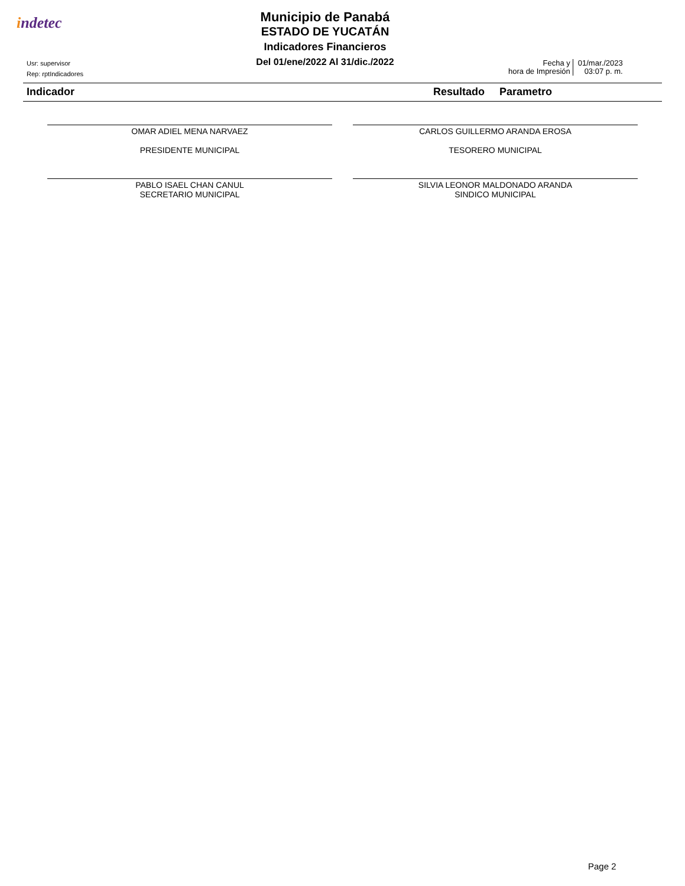indetec
Municipio de Panabá
ESTADO DE YUCATÁN
Indicadores Financieros
Del 01/ene/2022 Al 31/dic./2022
Usr: supervisor
Rep: rptIndicadores
Fecha y
hora de Impresión
01/mar./2023
03:07 p. m.
Indicador Resultado Parametro
OMAR ADIEL MENA NARVAEZ
PRESIDENTE MUNICIPAL
CARLOS GUILLERMO ARANDA EROSA
TESORERO MUNICIPAL
PABLO ISAEL CHAN CANUL
SECRETARIO MUNICIPAL
SILVIA LEONOR MALDONADO ARANDA
SINDICO MUNICIPAL
Page 2